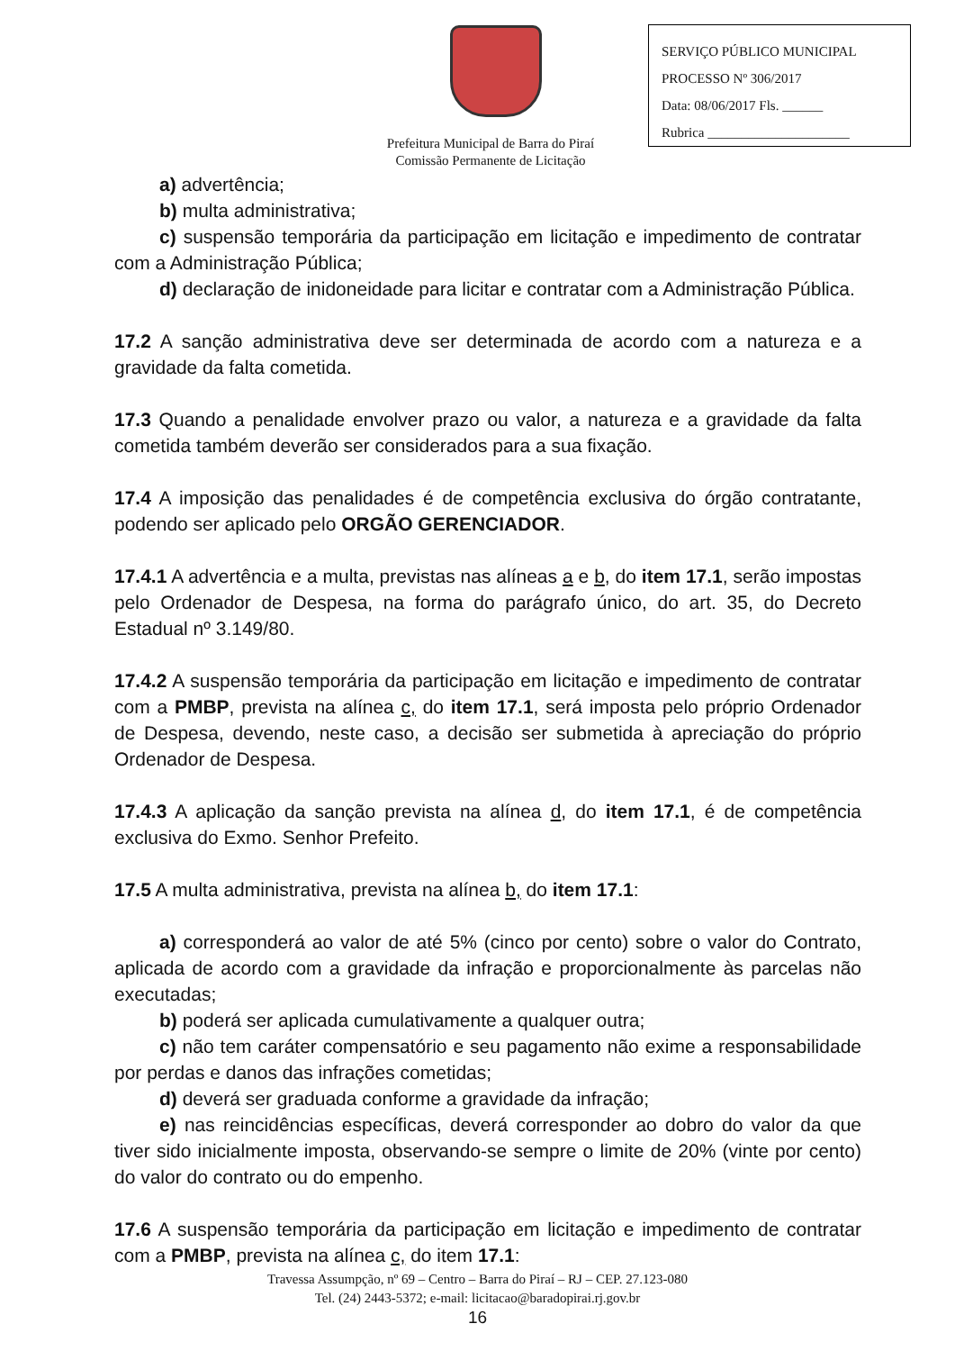SERVIÇO PÚBLICO MUNICIPAL
PROCESSO Nº 306/2017
Data: 08/06/2017 Fls. ______
Rubrica _____________________
Prefeitura Municipal de Barra do Piraí
Comissão Permanente de Licitação
a) advertência;
b) multa administrativa;
c) suspensão temporária da participação em licitação e impedimento de contratar com a Administração Pública;
d) declaração de inidoneidade para licitar e contratar com a Administração Pública.
17.2 A sanção administrativa deve ser determinada de acordo com a natureza e a gravidade da falta cometida.
17.3 Quando a penalidade envolver prazo ou valor, a natureza e a gravidade da falta cometida também deverão ser considerados para a sua fixação.
17.4 A imposição das penalidades é de competência exclusiva do órgão contratante, podendo ser aplicado pelo ORGÃO GERENCIADOR.
17.4.1 A advertência e a multa, previstas nas alíneas a e b, do item 17.1, serão impostas pelo Ordenador de Despesa, na forma do parágrafo único, do art. 35, do Decreto Estadual nº 3.149/80.
17.4.2 A suspensão temporária da participação em licitação e impedimento de contratar com a PMBP, prevista na alínea c, do item 17.1, será imposta pelo próprio Ordenador de Despesa, devendo, neste caso, a decisão ser submetida à apreciação do próprio Ordenador de Despesa.
17.4.3 A aplicação da sanção prevista na alínea d, do item 17.1, é de competência exclusiva do Exmo. Senhor Prefeito.
17.5 A multa administrativa, prevista na alínea b, do item 17.1:
a) corresponderá ao valor de até 5% (cinco por cento) sobre o valor do Contrato, aplicada de acordo com a gravidade da infração e proporcionalmente às parcelas não executadas;
b) poderá ser aplicada cumulativamente a qualquer outra;
c) não tem caráter compensatório e seu pagamento não exime a responsabilidade por perdas e danos das infrações cometidas;
d) deverá ser graduada conforme a gravidade da infração;
e) nas reincidências específicas, deverá corresponder ao dobro do valor da que tiver sido inicialmente imposta, observando-se sempre o limite de 20% (vinte por cento) do valor do contrato ou do empenho.
17.6 A suspensão temporária da participação em licitação e impedimento de contratar com a PMBP, prevista na alínea c, do item 17.1:
Travessa Assumpção, nº 69 – Centro – Barra do Piraí – RJ – CEP. 27.123-080
Tel. (24) 2443-5372; e-mail: licitacao@baradopirai.rj.gov.br
16